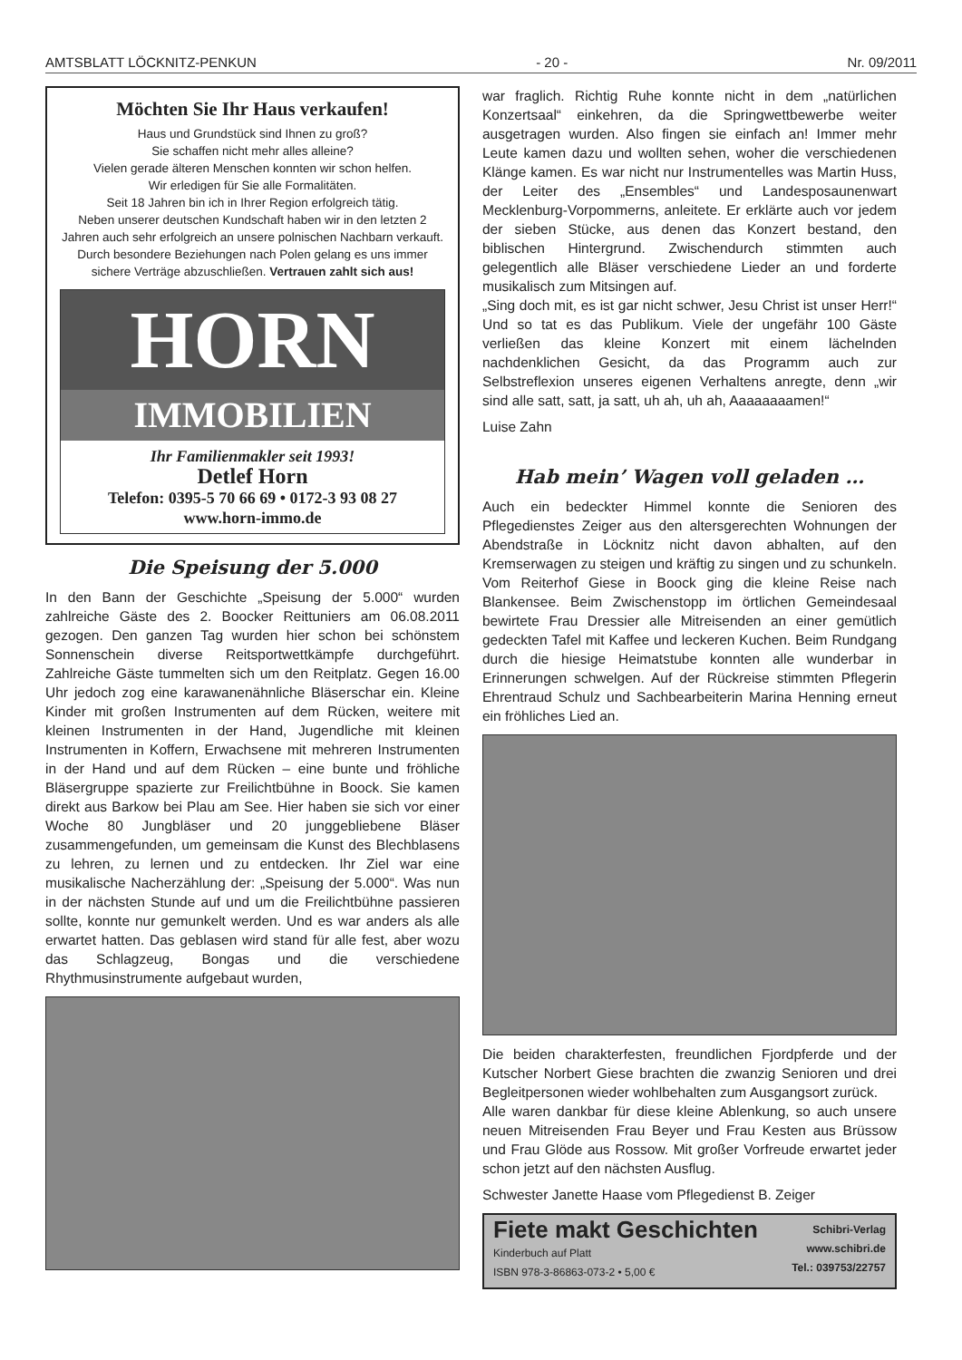AMTSBLATT LÖCKNITZ-PENKUN - 20 - Nr. 09/2011
Möchten Sie Ihr Haus verkaufen!
Haus und Grundstück sind Ihnen zu groß?
Sie schaffen nicht mehr alles alleine?
Vielen gerade älteren Menschen konnten wir schon helfen.
Wir erledigen für Sie alle Formalitäten.
Seit 18 Jahren bin ich in Ihrer Region erfolgreich tätig.
Neben unserer deutschen Kundschaft haben wir in den letzten 2 Jahren auch sehr erfolgreich an unsere polnischen Nachbarn verkauft. Durch besondere Beziehungen nach Polen gelang es uns immer sichere Verträge abzuschließen. Vertrauen zahlt sich aus!
HORN
IMMOBILIEN
Ihr Familienmakler seit 1993!
Detlef Horn
Telefon: 0395-5 70 66 69 • 0172-3 93 08 27
www.horn-immo.de
Die Speisung der 5.000
In den Bann der Geschichte „Speisung der 5.000“ wurden zahlreiche Gäste des 2. Boocker Reittuniers am 06.08.2011 gezogen. Den ganzen Tag wurden hier schon bei schönstem Sonnenschein diverse Reitsportwettkämpfe durchgeführt. Zahlreiche Gäste tummelten sich um den Reitplatz. Gegen 16.00 Uhr jedoch zog eine karawanenähnliche Bläserschar ein. Kleine Kinder mit großen Instrumenten auf dem Rücken, weitere mit kleinen Instrumenten in der Hand, Jugendliche mit kleinen Instrumenten in Koffern, Erwachsene mit mehreren Instrumenten in der Hand und auf dem Rücken – eine bunte und fröhliche Bläsergruppe spazierte zur Freilichtbühne in Boock. Sie kamen direkt aus Barkow bei Plau am See. Hier haben sie sich vor einer Woche 80 Jungbläser und 20 junggebliebene Bläser zusammengefunden, um gemeinsam die Kunst des Blechblasens zu lehren, zu lernen und zu entdecken. Ihr Ziel war eine musikalische Nacherzählung der: „Speisung der 5.000“. Was nun in der nächsten Stunde auf und um die Freilichtbühne passieren sollte, konnte nur gemunkelt werden. Und es war anders als alle erwartet hatten. Das geblasen wird stand für alle fest, aber wozu das Schlagzeug, Bongas und die verschiedene Rhythmusinstrumente aufgebaut wurden,
war fraglich. Richtig Ruhe konnte nicht in dem „natürlichen Konzertsaal“ einkehren, da die Springwettbewerbe weiter ausgetragen wurden. Also fingen sie einfach an! Immer mehr Leute kamen dazu und wollten sehen, woher die verschiedenen Klänge kamen. Es war nicht nur Instrumentelles was Martin Huss, der Leiter des „Ensembles“ und Landesposaunenwart Mecklenburg-Vorpommerns, anleitete. Er erklärte auch vor jedem der sieben Stücke, aus denen das Konzert bestand, den biblischen Hintergrund. Zwischendurch stimmten auch gelegentlich alle Bläser verschiedene Lieder an und forderte musikalisch zum Mitsingen auf.
„Sing doch mit, es ist gar nicht schwer, Jesu Christ ist unser Herr!“ Und so tat es das Publikum. Viele der ungefähr 100 Gäste verließen das kleine Konzert mit einem lächelnden nachdenklichen Gesicht, da das Programm auch zur Selbstreflexion unseres eigenen Verhaltens anregte, denn „wir sind alle satt, satt, ja satt, uh ah, uh ah, Aaaaaaaamen!“
Luise Zahn
Hab mein’ Wagen voll geladen …
Auch ein bedeckter Himmel konnte die Senioren des Pflegedienstes Zeiger aus den altersgerechten Wohnungen der Abendstraße in Löcknitz nicht davon abhalten, auf den Kremserwagen zu steigen und kräftig zu singen und zu schunkeln. Vom Reiterhof Giese in Boock ging die kleine Reise nach Blankensee. Beim Zwischenstopp im örtlichen Gemeindesaal bewirtete Frau Dressier alle Mitreisenden an einer gemütlich gedeckten Tafel mit Kaffee und leckeren Kuchen. Beim Rundgang durch die hiesige Heimatstube konnten alle wunderbar in Erinnerungen schwelgen. Auf der Rückreise stimmten Pflegerin Ehrentraud Schulz und Sachbearbeiterin Marina Henning erneut ein fröhliches Lied an.
Die beiden charakterfesten, freundlichen Fjordpferde und der Kutscher Norbert Giese brachten die zwanzig Senioren und drei Begleitpersonen wieder wohlbehalten zum Ausgangsort zurück.
Alle waren dankbar für diese kleine Ablenkung, so auch unsere neuen Mitreisenden Frau Beyer und Frau Kesten aus Brüssow und Frau Glöde aus Rossow. Mit großer Vorfreude erwartet jeder schon jetzt auf den nächsten Ausflug.
Schwester Janette Haase vom Pflegedienst B. Zeiger
Fiete makt Geschichten
Kinderbuch auf Platt
ISBN 978-3-86863-073-2 • 5,00 €
Schibri-Verlag
www.schibri.de
Tel.: 039753/22757